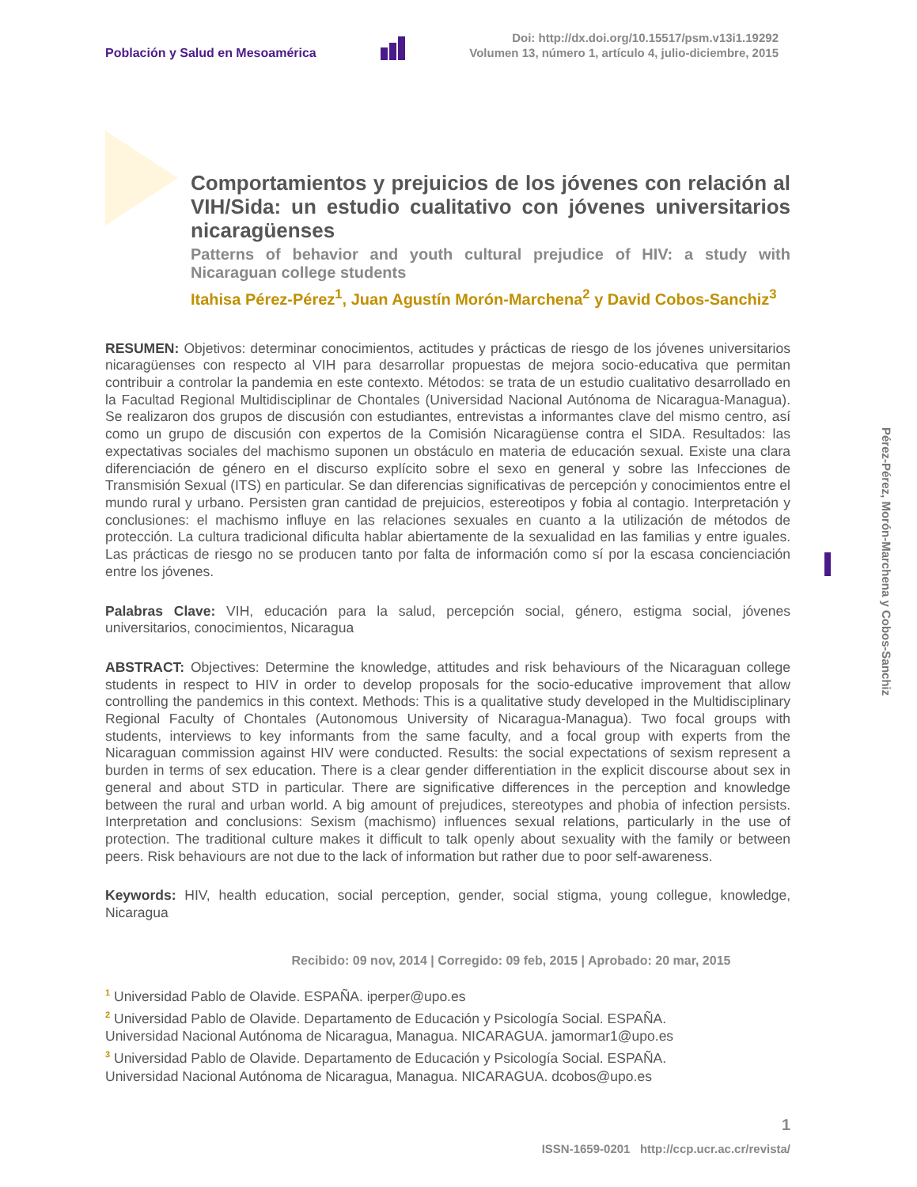Población y Salud en Mesoamérica
Doi: http://dx.doi.org/10.15517/psm.v13i1.19292
Volumen 13, número 1, artículo 4, julio-diciembre, 2015
Comportamientos y prejuicios de los jóvenes con relación al VIH/Sida: un estudio cualitativo con jóvenes universitarios nicaragüenses
Patterns of behavior and youth cultural prejudice of HIV: a study with Nicaraguan college students
Itahisa Pérez-Pérez<sup>1</sup>, Juan Agustín Morón-Marchena<sup>2</sup> y David Cobos-Sanchiz<sup>3</sup>
RESUMEN: Objetivos: determinar conocimientos, actitudes y prácticas de riesgo de los jóvenes universitarios nicaragüenses con respecto al VIH para desarrollar propuestas de mejora socio-educativa que permitan contribuir a controlar la pandemia en este contexto. Métodos: se trata de un estudio cualitativo desarrollado en la Facultad Regional Multidisciplinar de Chontales (Universidad Nacional Autónoma de Nicaragua-Managua). Se realizaron dos grupos de discusión con estudiantes, entrevistas a informantes clave del mismo centro, así como un grupo de discusión con expertos de la Comisión Nicaragüense contra el SIDA. Resultados: las expectativas sociales del machismo suponen un obstáculo en materia de educación sexual. Existe una clara diferenciación de género en el discurso explícito sobre el sexo en general y sobre las Infecciones de Transmisión Sexual (ITS) en particular. Se dan diferencias significativas de percepción y conocimientos entre el mundo rural y urbano. Persisten gran cantidad de prejuicios, estereotipos y fobia al contagio. Interpretación y conclusiones: el machismo influye en las relaciones sexuales en cuanto a la utilización de métodos de protección. La cultura tradicional dificulta hablar abiertamente de la sexualidad en las familias y entre iguales. Las prácticas de riesgo no se producen tanto por falta de información como sí por la escasa concienciación entre los jóvenes.
Palabras Clave: VIH, educación para la salud, percepción social, género, estigma social, jóvenes universitarios, conocimientos, Nicaragua
ABSTRACT: Objectives: Determine the knowledge, attitudes and risk behaviours of the Nicaraguan college students in respect to HIV in order to develop proposals for the socio-educative improvement that allow controlling the pandemics in this context. Methods: This is a qualitative study developed in the Multidisciplinary Regional Faculty of Chontales (Autonomous University of Nicaragua-Managua). Two focal groups with students, interviews to key informants from the same faculty, and a focal group with experts from the Nicaraguan commission against HIV were conducted. Results: the social expectations of sexism represent a burden in terms of sex education. There is a clear gender differentiation in the explicit discourse about sex in general and about STD in particular. There are significative differences in the perception and knowledge between the rural and urban world. A big amount of prejudices, stereotypes and phobia of infection persists. Interpretation and conclusions: Sexism (machismo) influences sexual relations, particularly in the use of protection. The traditional culture makes it difficult to talk openly about sexuality with the family or between peers. Risk behaviours are not due to the lack of information but rather due to poor self-awareness.
Keywords: HIV, health education, social perception, gender, social stigma, young collegue, knowledge, Nicaragua
Recibido: 09 nov, 2014 | Corregido: 09 feb, 2015 | Aprobado: 20 mar, 2015
<sup>1</sup> Universidad Pablo de Olavide. ESPAÑA. iperper@upo.es
<sup>2</sup> Universidad Pablo de Olavide. Departamento de Educación y Psicología Social. ESPAÑA.
Universidad Nacional Autónoma de Nicaragua, Managua. NICARAGUA. jamormar1@upo.es
<sup>3</sup> Universidad Pablo de Olavide. Departamento de Educación y Psicología Social. ESPAÑA.
Universidad Nacional Autónoma de Nicaragua, Managua. NICARAGUA. dcobos@upo.es
Pérez-Pérez, Morón-Marchena y Cobos-Sanchiz
1
ISSN-1659-0201 http://ccp.ucr.ac.cr/revista/